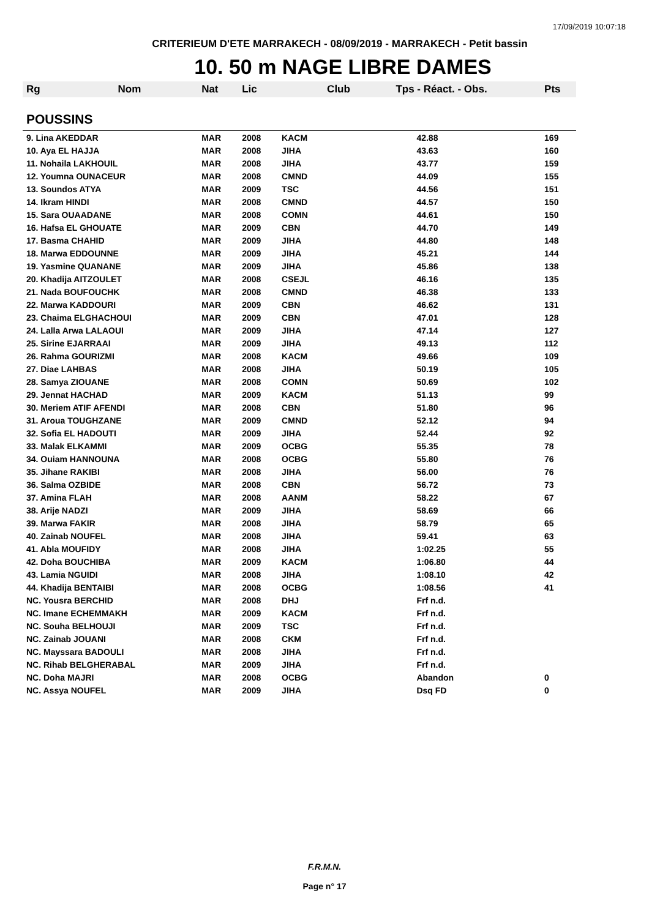17/09/2019 10:07:18
CRITERIEUM D'ETE MARRAKECH - 08/09/2019 - MARRAKECH - Petit bassin
10. 50 m NAGE LIBRE DAMES
| Rg | Nom | Nat | Lic | Club | Tps - Réact. - Obs. | Pts |
| --- | --- | --- | --- | --- | --- | --- |
| POUSSINS | | | | | | |
| 9. Lina AKEDDAR | | MAR | 2008 | KACM | 42.88 | 169 |
| 10. Aya EL HAJJA | | MAR | 2008 | JIHA | 43.63 | 160 |
| 11. Nohaila LAKHOUIL | | MAR | 2008 | JIHA | 43.77 | 159 |
| 12. Youmna OUNACEUR | | MAR | 2008 | CMND | 44.09 | 155 |
| 13. Soundos ATYA | | MAR | 2009 | TSC | 44.56 | 151 |
| 14. Ikram HINDI | | MAR | 2008 | CMND | 44.57 | 150 |
| 15. Sara OUAADANE | | MAR | 2008 | COMN | 44.61 | 150 |
| 16. Hafsa EL GHOUATE | | MAR | 2009 | CBN | 44.70 | 149 |
| 17. Basma CHAHID | | MAR | 2009 | JIHA | 44.80 | 148 |
| 18. Marwa EDDOUNNE | | MAR | 2009 | JIHA | 45.21 | 144 |
| 19. Yasmine QUANANE | | MAR | 2009 | JIHA | 45.86 | 138 |
| 20. Khadija AITZOULET | | MAR | 2008 | CSEJL | 46.16 | 135 |
| 21. Nada BOUFOUCHK | | MAR | 2008 | CMND | 46.38 | 133 |
| 22. Marwa KADDOURI | | MAR | 2009 | CBN | 46.62 | 131 |
| 23. Chaima ELGHACHOUI | | MAR | 2009 | CBN | 47.01 | 128 |
| 24. Lalla Arwa LALAOUI | | MAR | 2009 | JIHA | 47.14 | 127 |
| 25. Sirine EJARRAAI | | MAR | 2009 | JIHA | 49.13 | 112 |
| 26. Rahma GOURIZMI | | MAR | 2008 | KACM | 49.66 | 109 |
| 27. Diae LAHBAS | | MAR | 2008 | JIHA | 50.19 | 105 |
| 28. Samya ZIOUANE | | MAR | 2008 | COMN | 50.69 | 102 |
| 29. Jennat HACHAD | | MAR | 2009 | KACM | 51.13 | 99 |
| 30. Meriem ATIF AFENDI | | MAR | 2008 | CBN | 51.80 | 96 |
| 31. Aroua TOUGHZANE | | MAR | 2009 | CMND | 52.12 | 94 |
| 32. Sofia EL HADOUTI | | MAR | 2009 | JIHA | 52.44 | 92 |
| 33. Malak ELKAMMI | | MAR | 2009 | OCBG | 55.35 | 78 |
| 34. Ouiam HANNOUNA | | MAR | 2008 | OCBG | 55.80 | 76 |
| 35. Jihane RAKIBI | | MAR | 2008 | JIHA | 56.00 | 76 |
| 36. Salma OZBIDE | | MAR | 2008 | CBN | 56.72 | 73 |
| 37. Amina FLAH | | MAR | 2008 | AANM | 58.22 | 67 |
| 38. Arije NADZI | | MAR | 2009 | JIHA | 58.69 | 66 |
| 39. Marwa FAKIR | | MAR | 2008 | JIHA | 58.79 | 65 |
| 40. Zainab NOUFEL | | MAR | 2008 | JIHA | 59.41 | 63 |
| 41. Abla MOUFIDY | | MAR | 2008 | JIHA | 1:02.25 | 55 |
| 42. Doha BOUCHIBA | | MAR | 2009 | KACM | 1:06.80 | 44 |
| 43. Lamia NGUIDI | | MAR | 2008 | JIHA | 1:08.10 | 42 |
| 44. Khadija BENTAIBI | | MAR | 2008 | OCBG | 1:08.56 | 41 |
| NC. Yousra BERCHID | | MAR | 2008 | DHJ | Frf n.d. | |
| NC. Imane ECHEMMAKH | | MAR | 2009 | KACM | Frf n.d. | |
| NC. Souha BELHOUJI | | MAR | 2009 | TSC | Frf n.d. | |
| NC. Zainab JOUANI | | MAR | 2008 | CKM | Frf n.d. | |
| NC. Mayssara BADOULI | | MAR | 2008 | JIHA | Frf n.d. | |
| NC. Rihab BELGHERABAL | | MAR | 2009 | JIHA | Frf n.d. | |
| NC. Doha MAJRI | | MAR | 2008 | OCBG | Abandon | 0 |
| NC. Assya NOUFEL | | MAR | 2009 | JIHA | Dsq FD | 0 |
F.R.M.N.
Page n° 17